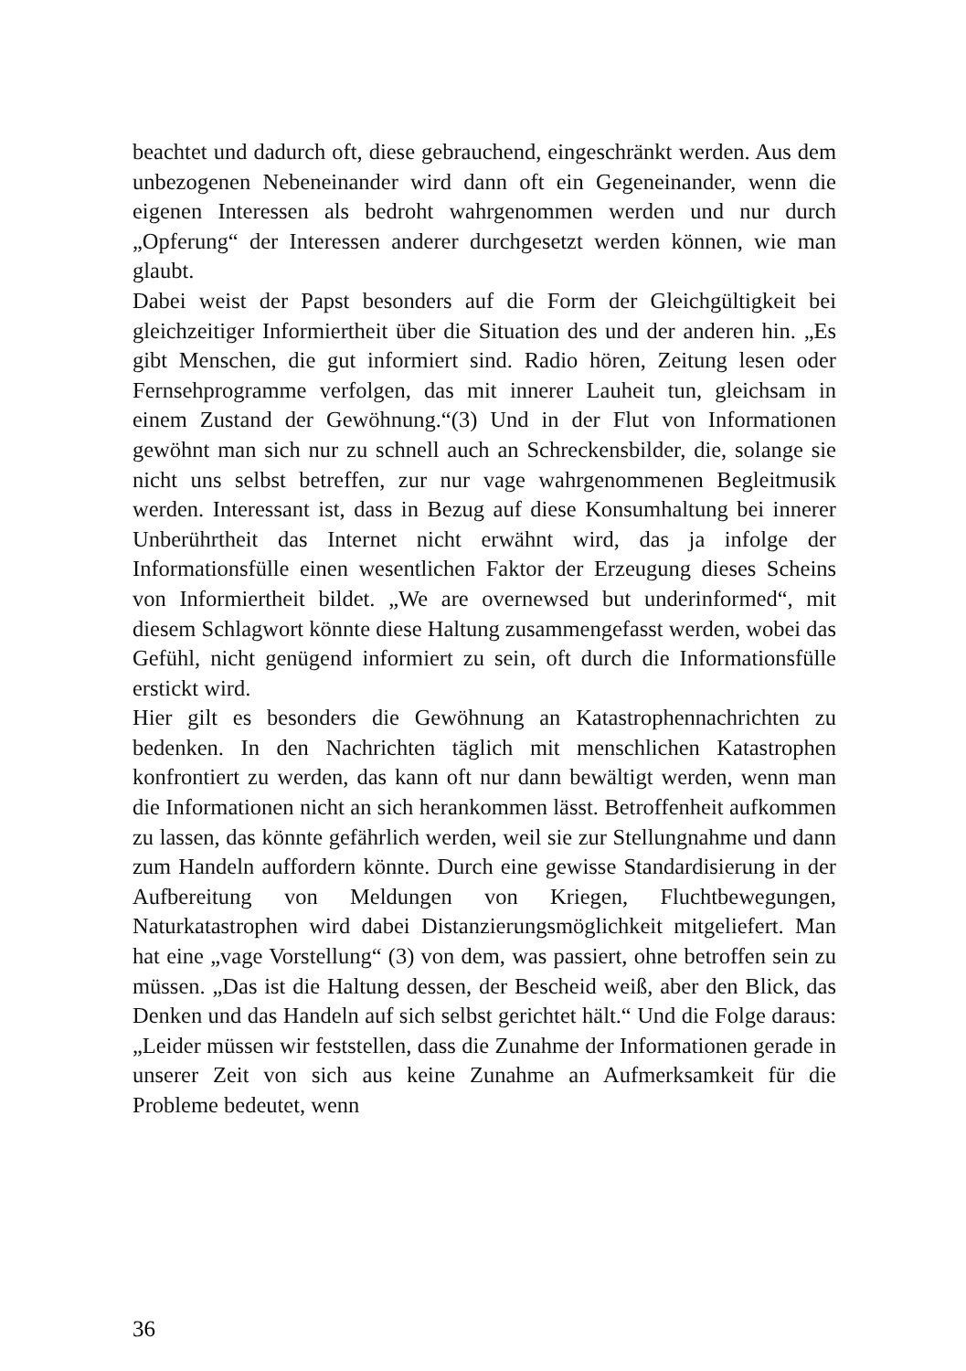beachtet und dadurch oft, diese gebrauchend, eingeschränkt werden. Aus dem unbezogenen Nebeneinander wird dann oft ein Gegeneinander, wenn die eigenen Interessen als bedroht wahrgenommen werden und nur durch „Opferung“ der Interessen anderer durchgesetzt werden können, wie man glaubt.
Dabei weist der Papst besonders auf die Form der Gleichgültigkeit bei gleichzeitiger Informiertheit über die Situation des und der anderen hin. „Es gibt Menschen, die gut informiert sind. Radio hören, Zeitung lesen oder Fernsehprogramme verfolgen, das mit innerer Lauheit tun, gleichsam in einem Zustand der Gewöhnung.“(3) Und in der Flut von Informationen gewöhnt man sich nur zu schnell auch an Schreckensbilder, die, solange sie nicht uns selbst betreffen, zur nur vage wahrgenommenen Begleitmusik werden. Interessant ist, dass in Bezug auf diese Konsumhaltung bei innerer Unberührtheit das Internet nicht erwähnt wird, das ja infolge der Informationsfülle einen wesentlichen Faktor der Erzeugung dieses Scheins von Informiertheit bildet. „We are overnewsed but underinformed“, mit diesem Schlagwort könnte diese Haltung zusammengefasst werden, wobei das Gefühl, nicht genügend informiert zu sein, oft durch die Informationsfülle erstickt wird.
Hier gilt es besonders die Gewöhnung an Katastrophennachrichten zu bedenken. In den Nachrichten täglich mit menschlichen Katastrophen konfrontiert zu werden, das kann oft nur dann bewältigt werden, wenn man die Informationen nicht an sich herankommen lässt. Betroffenheit aufkommen zu lassen, das könnte gefährlich werden, weil sie zur Stellungnahme und dann zum Handeln auffordern könnte. Durch eine gewisse Standardisierung in der Aufbereitung von Meldungen von Kriegen, Fluchtbewegungen, Naturkatastrophen wird dabei Distanzierungsmöglichkeit mitgeliefert. Man hat eine „vage Vorstellung“ (3) von dem, was passiert, ohne betroffen sein zu müssen. „Das ist die Haltung dessen, der Bescheid weiß, aber den Blick, das Denken und das Handeln auf sich selbst gerichtet hält.“ Und die Folge daraus: „Leider müssen wir feststellen, dass die Zunahme der Informationen gerade in unserer Zeit von sich aus keine Zunahme an Aufmerksamkeit für die Probleme bedeutet, wenn
36